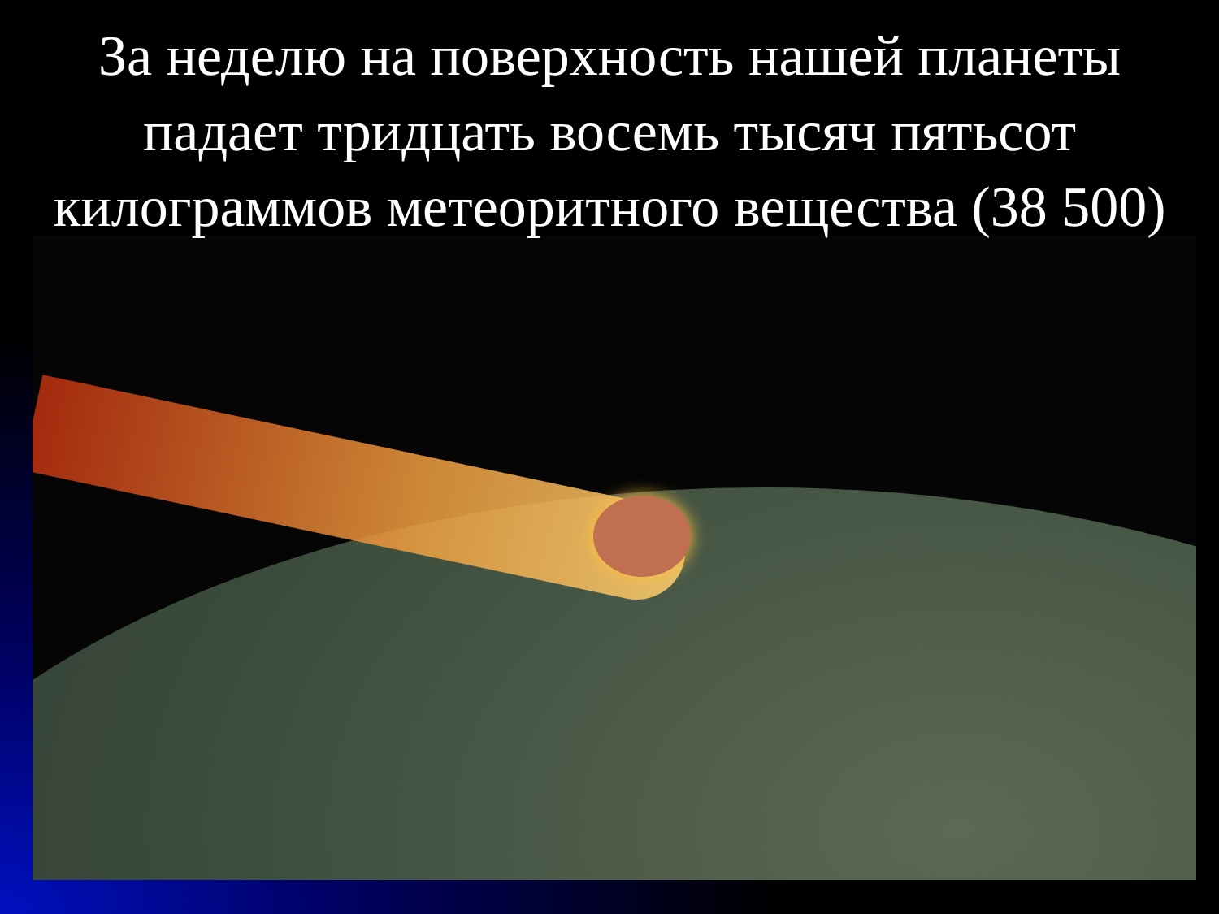За неделю на поверхность нашей планеты падает тридцать восемь тысяч пятьсот килограммов метеоритного вещества (38 500)